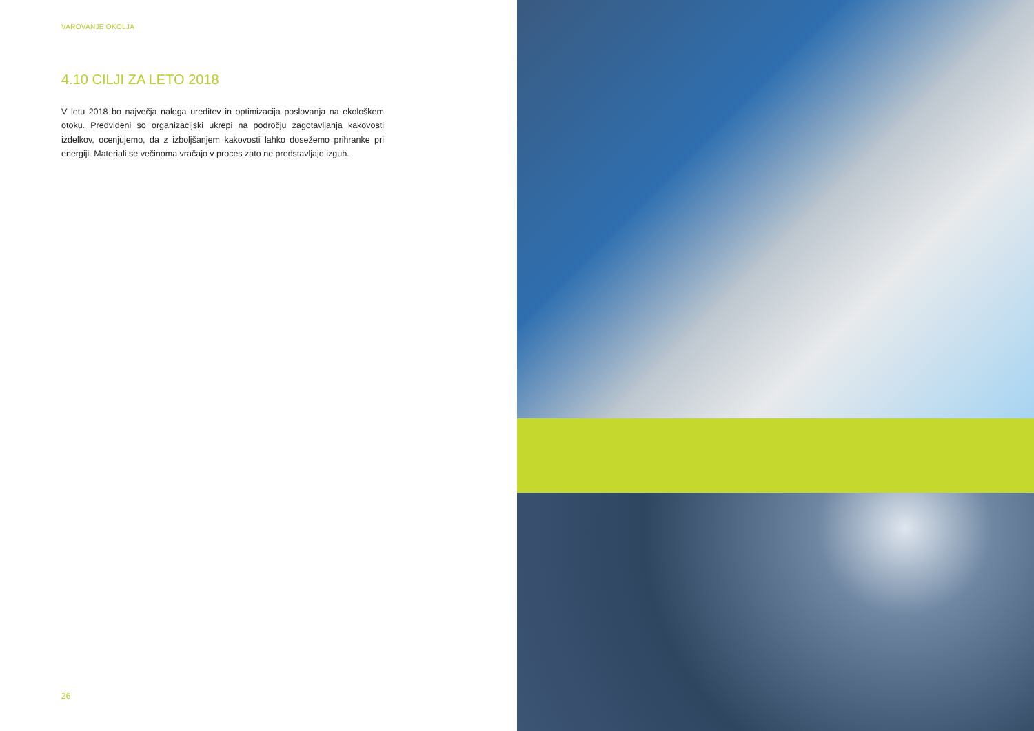VAROVANJE OKOLJA
4.10 CILJI ZA LETO 2018
V letu 2018 bo največja naloga ureditev in optimizacija poslovanja na ekološkem otoku. Predvideni so organizacijski ukrepi na področju zagotavljanja kakovosti izdelkov, ocenjujemo, da z izboljšanjem kakovosti lahko dosežemo prihranke pri energiji. Materiali se večinoma vračajo v proces zato ne predstavljajo izgub.
26